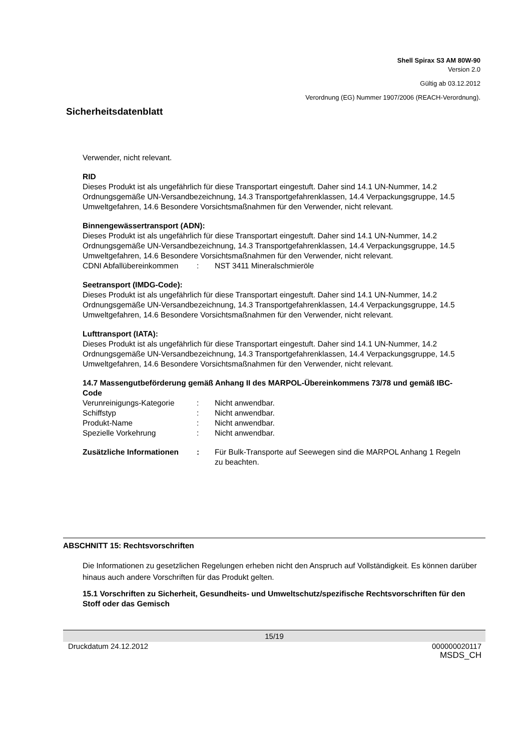Shell Spirax S3 AM 80W-90
Version 2.0
Gültig ab 03.12.2012
Verordnung (EG) Nummer 1907/2006 (REACH-Verordnung).
Sicherheitsdatenblatt
Verwender, nicht relevant.
RID
Dieses Produkt ist als ungefährlich für diese Transportart eingestuft. Daher sind 14.1 UN-Nummer, 14.2 Ordnungsgemäße UN-Versandbezeichnung, 14.3 Transportgefahrenklassen, 14.4 Verpackungsgruppe, 14.5 Umweltgefahren, 14.6 Besondere Vorsichtsmaßnahmen für den Verwender, nicht relevant.
Binnengewässertransport (ADN):
Dieses Produkt ist als ungefährlich für diese Transportart eingestuft. Daher sind 14.1 UN-Nummer, 14.2 Ordnungsgemäße UN-Versandbezeichnung, 14.3 Transportgefahrenklassen, 14.4 Verpackungsgruppe, 14.5 Umweltgefahren, 14.6 Besondere Vorsichtsmaßnahmen für den Verwender, nicht relevant.
CDNI Abfallübereinkommen: NST 3411 Mineralschmieröle
Seetransport (IMDG-Code):
Dieses Produkt ist als ungefährlich für diese Transportart eingestuft. Daher sind 14.1 UN-Nummer, 14.2 Ordnungsgemäße UN-Versandbezeichnung, 14.3 Transportgefahrenklassen, 14.4 Verpackungsgruppe, 14.5 Umweltgefahren, 14.6 Besondere Vorsichtsmaßnahmen für den Verwender, nicht relevant.
Lufttransport (IATA):
Dieses Produkt ist als ungefährlich für diese Transportart eingestuft. Daher sind 14.1 UN-Nummer, 14.2 Ordnungsgemäße UN-Versandbezeichnung, 14.3 Transportgefahrenklassen, 14.4 Verpackungsgruppe, 14.5 Umweltgefahren, 14.6 Besondere Vorsichtsmaßnahmen für den Verwender, nicht relevant.
14.7 Massengutbeförderung gemäß Anhang II des MARPOL-Übereinkommens 73/78 und gemäß IBC-Code
Verunreinigungs-Kategorie: Nicht anwendbar.
Schiffstyp: Nicht anwendbar.
Produkt-Name: Nicht anwendbar.
Spezielle Vorkehrung: Nicht anwendbar.
Zusätzliche Informationen: Für Bulk-Transporte auf Seewegen sind die MARPOL Anhang 1 Regeln zu beachten.
ABSCHNITT 15: Rechtsvorschriften
Die Informationen zu gesetzlichen Regelungen erheben nicht den Anspruch auf Vollständigkeit. Es können darüber hinaus auch andere Vorschriften für das Produkt gelten.
15.1 Vorschriften zu Sicherheit, Gesundheits- und Umweltschutz/spezifische Rechtsvorschriften für den Stoff oder das Gemisch
15/19
Druckdatum 24.12.2012 000000020117
MSDS_CH